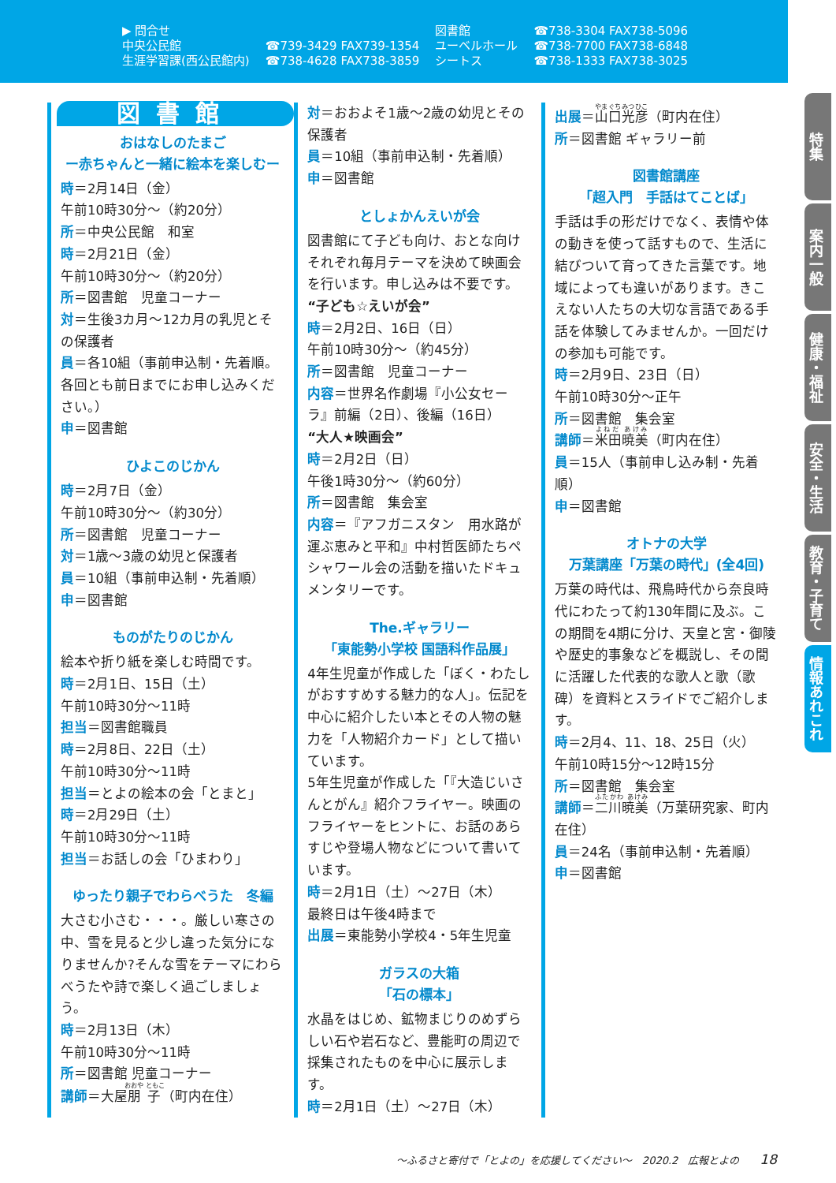▶ 問合せ
中央公民館
生涯学習課(西公民館内)
☎739-3429 FAX739-1354
☎738-4628 FAX738-3859
図書館
ユーベルホール
シートス
☎738-3304 FAX738-5096
☎738-7700 FAX738-6848
☎738-1333 FAX738-3025
図書館
おはなしのたまご
ー赤ちゃんと一緒に絵本を楽しむー
時＝2月14日（金）
午前10時30分～（約20分）
所＝中央公民館　和室
時＝2月21日（金）
午前10時30分～（約20分）
所＝図書館　児童コーナー
対＝生後3カ月～12カ月の乳児とその保護者
員＝各10組（事前申込制・先着順。各回とも前日までにお申し込みください。）
申＝図書館
ひよこのじかん
時＝2月7日（金）
午前10時30分～（約30分）
所＝図書館　児童コーナー
対＝1歳～3歳の幼児と保護者
員＝10組（事前申込制・先着順）
申＝図書館
ものがたりのじかん
絵本や折り紙を楽しむ時間です。
時＝2月1日、15日（土）
午前10時30分～11時
担当＝図書館職員
時＝2月8日、22日（土）
午前10時30分～11時
担当＝とよの絵本の会「とまと」
時＝2月29日（土）
午前10時30分～11時
担当＝お話しの会「ひまわり」
ゆったり親子でわらべうた　冬編
大さむ小さむ・・・。厳しい寒さの中、雪を見ると少し違った気分になりませんか?そんな雪をテーマにわらべうたや詩で楽しく過ごしましょう。
時＝2月13日（木）
午前10時30分～11時
所＝図書館 児童コーナー
講師＝大屋朋子（町内在住）
対＝おおよそ1歳～2歳の幼児とその保護者
員＝10組（事前申込制・先着順）
申＝図書館
としょかんえいが会
図書館にて子ども向け、おとな向けそれぞれ毎月テーマを決めて映画会を行います。申し込みは不要です。
“子ども☆えいが会”
時＝2月2日、16日（日）
午前10時30分～（約45分）
所＝図書館　児童コーナー
内容＝世界名作劇場『小公女セーラ』前編（2日）、後編（16日）
“大人★映画会”
時＝2月2日（日）
午後1時30分～（約60分）
所＝図書館　集会室
内容＝『アフガニスタン　用水路が運ぶ恵みと平和』中村哲医師たちペシャワール会の活動を描いたドキュメンタリーです。
The.ギャラリー
「東能勢小学校 国語科作品展」
4年生児童が作成した「ぼく・わたしがおすすめする魅力的な人」。伝記を中心に紹介したい本とその人物の魅力を「人物紹介カード」として描いています。
5年生児童が作成した「『大造じいさんとがん』紹介フライヤー。映画のフライヤーをヒントに、お話のあらすじや登場人物などについて書いています。
時＝2月1日（土）～27日（木）
最終日は午後4時まで
出展＝東能勢小学校4・5年生児童
ガラスの大箱
「石の標本」
水晶をはじめ、鉱物まじりのめずらしい石や岩石など、豊能町の周辺で採集されたものを中心に展示します。
時＝2月1日（土）～27日（木）
出展＝山口光彦（町内在住）
所＝図書館 ギャラリー前
図書館講座
「超入門　手話はてことば」
手話は手の形だけでなく、表情や体の動きを使って話すもので、生活に結びついて育ってきた言葉です。地域によっても違いがあります。きこえない人たちの大切な言語である手話を体験してみませんか。一回だけの参加も可能です。
時＝2月9日、23日（日）
午前10時30分～正午
所＝図書館　集会室
講師＝米田暁美（町内在住）
員＝15人（事前申し込み制・先着順）
申＝図書館
オトナの大学
万葉講座「万葉の時代」(全4回)
万葉の時代は、飛鳥時代から奈良時代にわたって約130年間に及ぶ。この期間を4期に分け、天皇と宮・御陵や歴史的事象などを概説し、その間に活躍した代表的な歌人と歌（歌碑）を資料とスライドでご紹介します。
時＝2月4、11、18、25日（火）
午前10時15分～12時15分
所＝図書館　集会室
講師＝二川暁美（万葉研究家、町内在住）
員＝24名（事前申込制・先着順）
申＝図書館
特集
案内一般
健康・福祉
安全・生活
教育・子育て
情報あれこれ
～ふるさと寄付で「とよの」を応援してください～　2020.2　広報とよの　　18